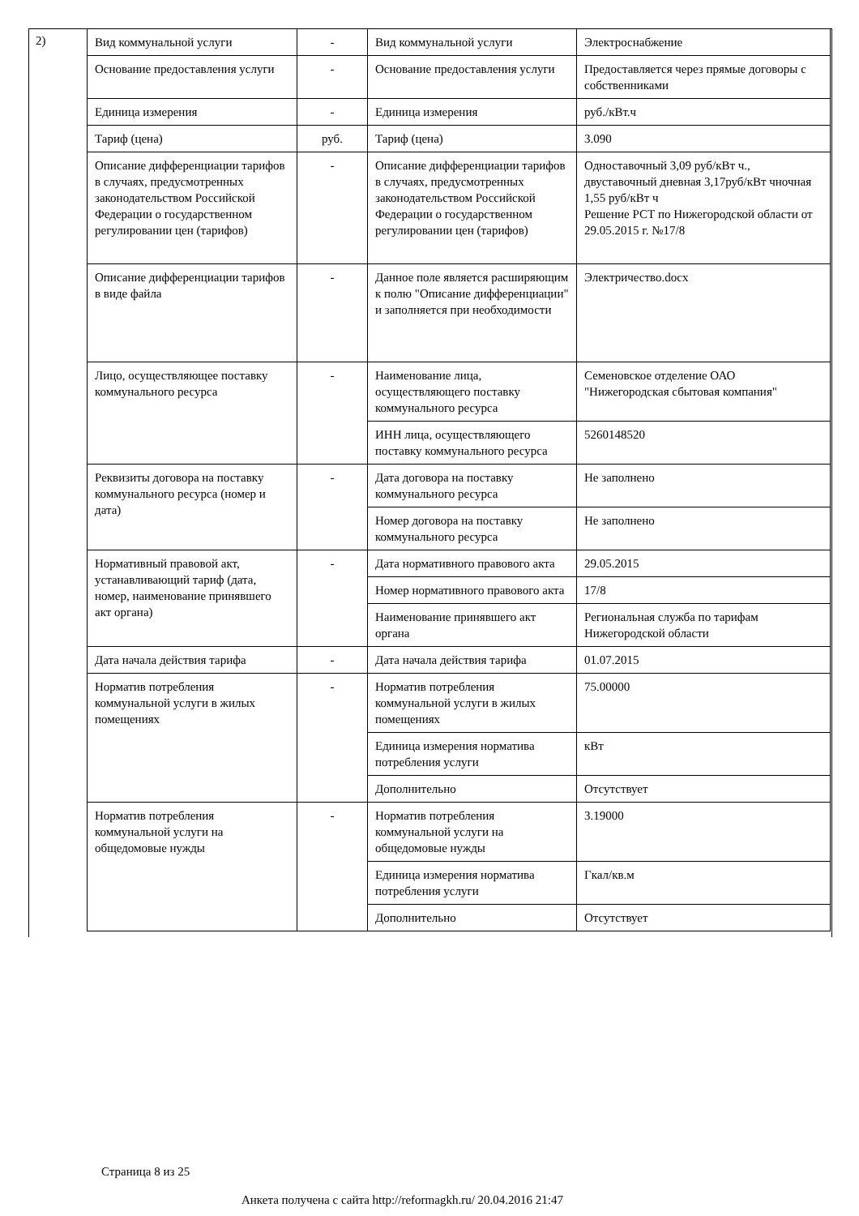2)
| Вид коммунальной услуги | - | Вид коммунальной услуги | Электроснабжение |
| Основание предоставления услуги | - | Основание предоставления услуги | Предоставляется через прямые договоры с собственниками |
| Единица измерения | - | Единица измерения | руб./кВт.ч |
| Тариф (цена) | руб. | Тариф (цена) | 3.090 |
| Описание дифференциации тарифов в случаях, предусмотренных законодательством Российской Федерации о государственном регулировании цен (тарифов) | - | Описание дифференциации тарифов в случаях, предусмотренных законодательством Российской Федерации о государственном регулировании цен (тарифов) | Одноставочный 3,09 руб/кВт ч., двуставочный дневная 3,17руб/кВт чночная 1,55 руб/кВт ч Решение РСТ по Нижегородской области от 29.05.2015 г. №17/8 |
| Описание дифференциации тарифов в виде файла | - | Данное поле является расширяющим к полю "Описание дифференциации" и заполняется при необходимости | Электричество.docx |
| Лицо, осуществляющее поставку коммунального ресурса | - | Наименование лица, осуществляющего поставку коммунального ресурса | Семеновское отделение ОАО "Нижегородская сбытовая компания" |
| | | ИНН лица, осуществляющего поставку коммунального ресурса | 5260148520 |
| Реквизиты договора на поставку коммунального ресурса (номер и дата) | - | Дата договора на поставку коммунального ресурса | Не заполнено |
| | | Номер договора на поставку коммунального ресурса | Не заполнено |
| Нормативный правовой акт, устанавливающий тариф (дата, номер, наименование принявшего акт органа) | - | Дата нормативного правового акта | 29.05.2015 |
| | | Номер нормативного правового акта | 17/8 |
| | | Наименование принявшего акт органа | Региональная служба по тарифам Нижегородской области |
| Дата начала действия тарифа | - | Дата начала действия тарифа | 01.07.2015 |
| Норматив потребления коммунальной услуги в жилых помещениях | - | Норматив потребления коммунальной услуги в жилых помещениях | 75.00000 |
| | | Единица измерения норматива потребления услуги | кВт |
| | | Дополнительно | Отсутствует |
| Норматив потребления коммунальной услуги на общедомовые нужды | - | Норматив потребления коммунальной услуги на общедомовые нужды | 3.19000 |
| | | Единица измерения норматива потребления услуги | Гкал/кв.м |
| | | Дополнительно | Отсутствует |
Страница 8 из 25
Анкета получена с сайта http://reformagkh.ru/ 20.04.2016 21:47